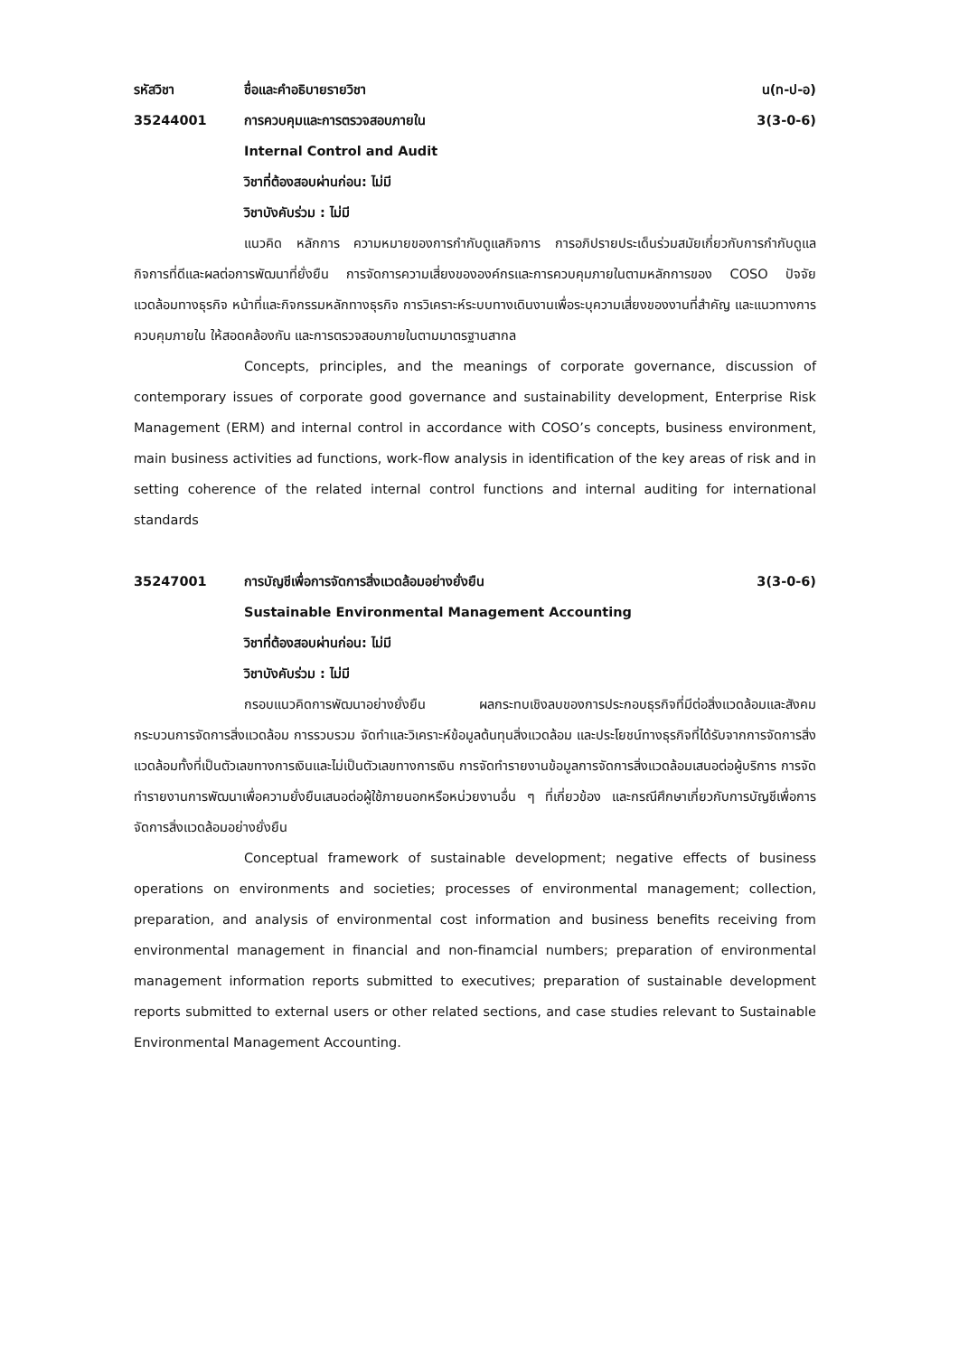รหัสวิชา ชื่อและคำอธิบายรายวิชา น(ท-ป-อ)
35244001 การควบคุมและการตรวจสอบภายใน 3(3-0-6)
Internal Control and Audit
วิชาที่ต้องสอบผ่านก่อน: ไม่มี
วิชาบังคับร่วม : ไม่มี
แนวคิด หลักการ ความหมายของการกำกับดูแลกิจการ การอภิปรายประเด็นร่วมสมัยเกี่ยวกับการกำกับดูแลกิจการที่ดีและผลต่อการพัฒนาที่ยั่งยืน การจัดการความเสี่ยงขององค์กรและการควบคุมภายในตามหลักการของ COSO ปัจจัยแวดล้อมทางธุรกิจ หน้าที่และกิจกรรมหลักทางธุรกิจ การวิเคราะห์ระบบทางเดินงานเพื่อระบุความเสี่ยงของงานที่สำคัญ และแนวทางการควบคุมภายใน ให้สอดคล้องกัน และการตรวจสอบภายในตามมาตรฐานสากล
Concepts, principles, and the meanings of corporate governance, discussion of contemporary issues of corporate good governance and sustainability development, Enterprise Risk Management (ERM) and internal control in accordance with COSO’s concepts, business environment, main business activities ad functions, work-flow analysis in identification of the key areas of risk and in setting coherence of the related internal control functions and internal auditing for international standards
35247001 การบัญชีเพื่อการจัดการสิ่งแวดล้อมอย่างยั่งยืน
3(3-0-6)
Sustainable Environmental Management Accounting
วิชาที่ต้องสอบผ่านก่อน: ไม่มี
วิชาบังคับร่วม : ไม่มี
กรอบแนวคิดการพัฒนาอย่างยั่งยืน ผลกระทบเชิงลบของการประกอบธุรกิจที่มีต่อสิ่งแวดล้อมและสังคม กระบวนการจัดการสิ่งแวดล้อม การรวบรวม จัดทำและวิเคราะห์ข้อมูลต้นทุนสิ่งแวดล้อม และประโยชน์ทางธุรกิจที่ได้รับจากการจัดการสิ่งแวดล้อมทั้งที่เป็นตัวเลขทางการเงินและไม่เป็นตัวเลขทางการเงิน การจัดทำรายงานข้อมูลการจัดการสิ่งแวดล้อมเสนอต่อผู้บริการ การจัดทำรายงานการพัฒนาเพื่อความยั่งยืนเสนอต่อผู้ใช้ภายนอกหรือหน่วยงานอื่น ๆ ที่เกี่ยวข้อง และกรณีศึกษาเกี่ยวกับการบัญชีเพื่อการจัดการสิ่งแวดล้อมอย่างยั่งยืน
Conceptual framework of sustainable development; negative effects of business operations on environments and societies; processes of environmental management; collection, preparation, and analysis of environmental cost information and business benefits receiving from environmental management in financial and non-finamcial numbers; preparation of environmental management information reports submitted to executives; preparation of sustainable development reports submitted to external users or other related sections, and case studies relevant to Sustainable Environmental Management Accounting.